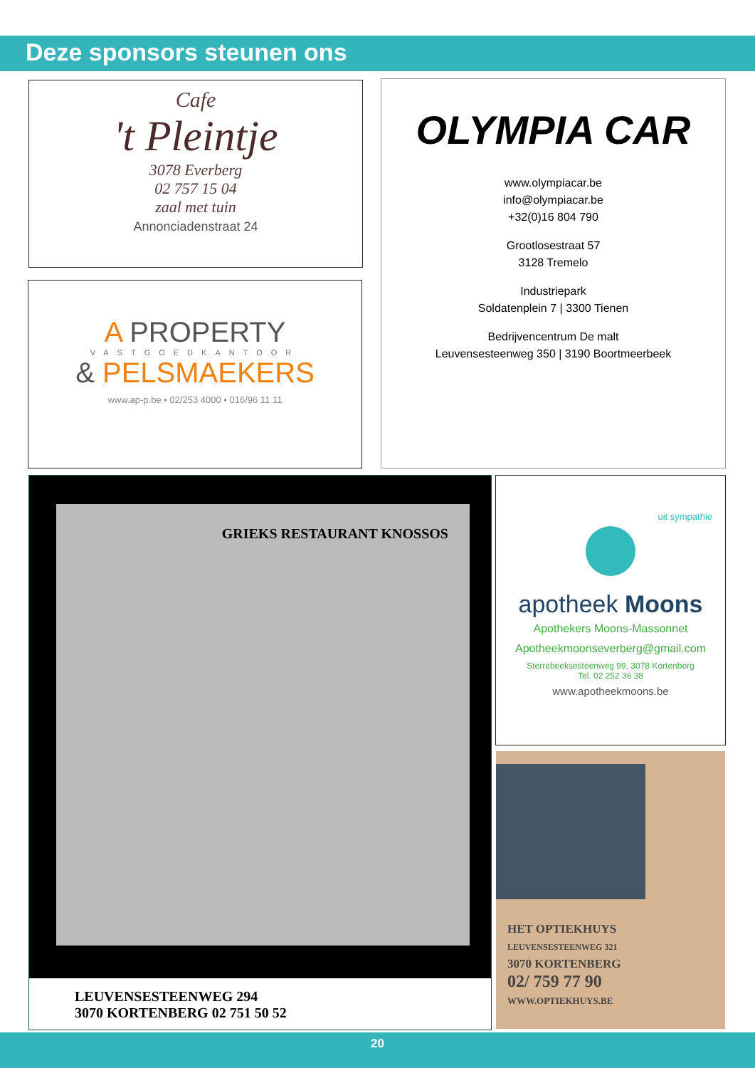Deze sponsors steunen ons
Cafe
't Pleintje
3078 Everberg
02 757 15 04
zaal met tuin
Annonciadenstraat 24
A PROPERTY
VASTGOEDKANTOOR
& PELSMAEKERS
www.ap-p.be • 02/253 4000 • 016/96 11 11
OLYMPIA CAR
www.olympiacar.be
info@olympiacar.be
+32(0)16 804 790
Grootlosestraat 57
3128 Tremelo
Industriepark
Soldatenplein 7 | 3300 Tienen
Bedrijvencentrum De malt
Leuvensesteenweg 350 | 3190 Boortmeerbeek
GRIEKS RESTAURANT KNOSSOS
LEUVENSESTEENWEG 294
3070 KORTENBERG 02 751 50 52
uit sympathie
apotheek Moons
Apothekers Moons-Massonnet
Apotheekmoonseverberg@gmail.com
Sterrebeeksesteenweg 99, 3078 Kortenberg
Tel. 02 252 36 38
www.apotheekmoons.be
HET OPTIEKHUYS
LEUVENSESTEENWEG 321
3070 KORTENBERG
02/ 759 77 90
WWW.OPTIEKHUYS.BE
20